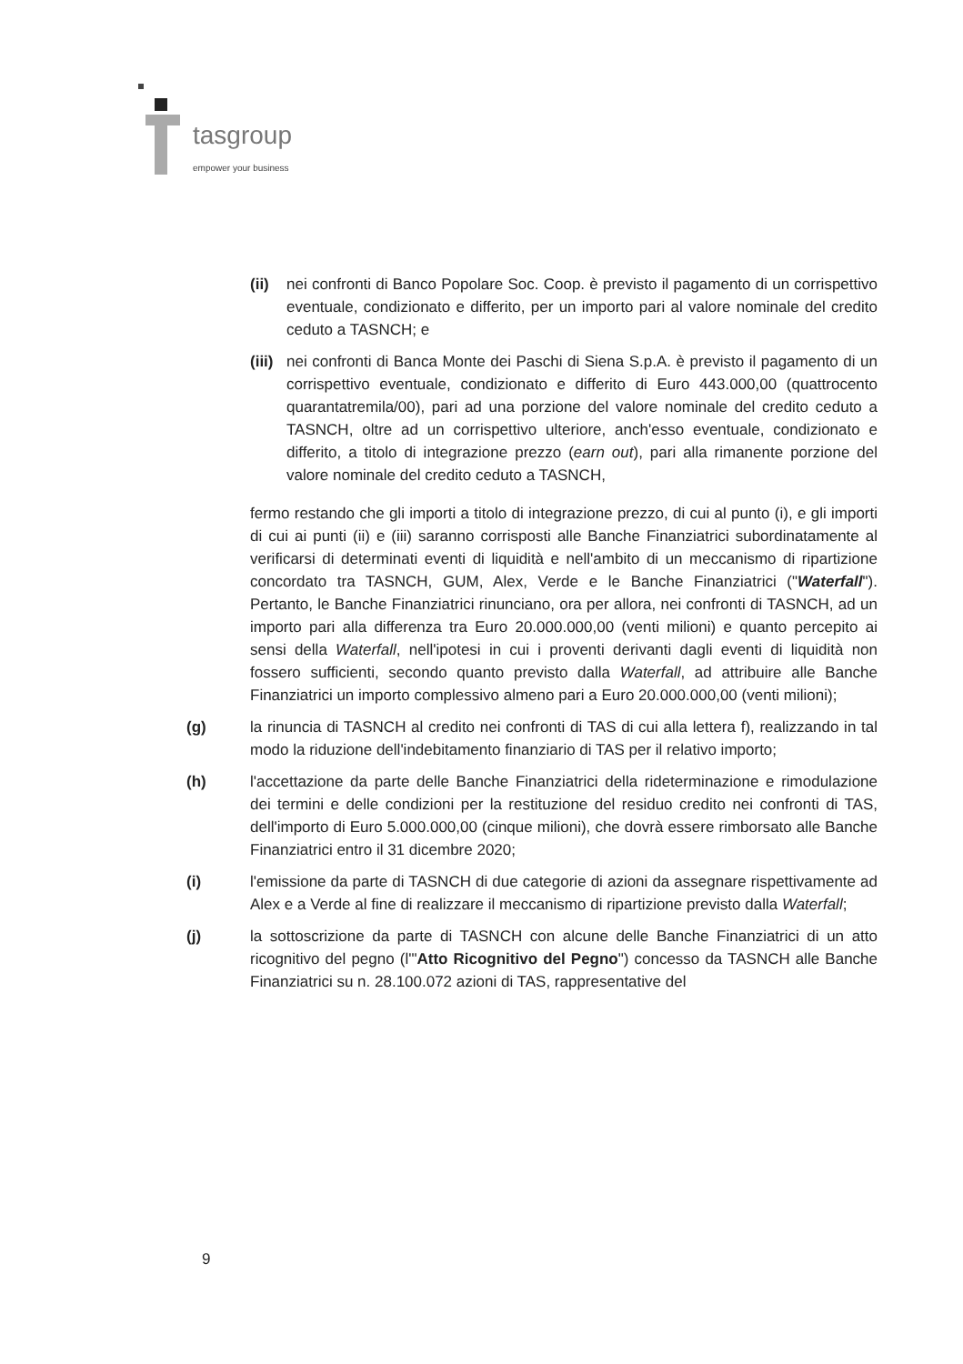tasgroup
empower your business
(ii) nei confronti di Banco Popolare Soc. Coop. è previsto il pagamento di un corrispettivo eventuale, condizionato e differito, per un importo pari al valore nominale del credito ceduto a TASNCH; e
(iii) nei confronti di Banca Monte dei Paschi di Siena S.p.A. è previsto il pagamento di un corrispettivo eventuale, condizionato e differito di Euro 443.000,00 (quattrocento quarantatremila/00), pari ad una porzione del valore nominale del credito ceduto a TASNCH, oltre ad un corrispettivo ulteriore, anch'esso eventuale, condizionato e differito, a titolo di integrazione prezzo (earn out), pari alla rimanente porzione del valore nominale del credito ceduto a TASNCH,
fermo restando che gli importi a titolo di integrazione prezzo, di cui al punto (i), e gli importi di cui ai punti (ii) e (iii) saranno corrisposti alle Banche Finanziatrici subordinatamente al verificarsi di determinati eventi di liquidità e nell'ambito di un meccanismo di ripartizione concordato tra TASNCH, GUM, Alex, Verde e le Banche Finanziatrici ("Waterfall"). Pertanto, le Banche Finanziatrici rinunciano, ora per allora, nei confronti di TASNCH, ad un importo pari alla differenza tra Euro 20.000.000,00 (venti milioni) e quanto percepito ai sensi della Waterfall, nell'ipotesi in cui i proventi derivanti dagli eventi di liquidità non fossero sufficienti, secondo quanto previsto dalla Waterfall, ad attribuire alle Banche Finanziatrici un importo complessivo almeno pari a Euro 20.000.000,00 (venti milioni);
(g) la rinuncia di TASNCH al credito nei confronti di TAS di cui alla lettera f), realizzando in tal modo la riduzione dell'indebitamento finanziario di TAS per il relativo importo;
(h) l'accettazione da parte delle Banche Finanziatrici della rideterminazione e rimodulazione dei termini e delle condizioni per la restituzione del residuo credito nei confronti di TAS, dell'importo di Euro 5.000.000,00 (cinque milioni), che dovrà essere rimborsato alle Banche Finanziatrici entro il 31 dicembre 2020;
(i) l'emissione da parte di TASNCH di due categorie di azioni da assegnare rispettivamente ad Alex e a Verde al fine di realizzare il meccanismo di ripartizione previsto dalla Waterfall;
(j) la sottoscrizione da parte di TASNCH con alcune delle Banche Finanziatrici di un atto ricognitivo del pegno (l'"Atto Ricognitivo del Pegno") concesso da TASNCH alle Banche Finanziatrici su n. 28.100.072 azioni di TAS, rappresentative del
9